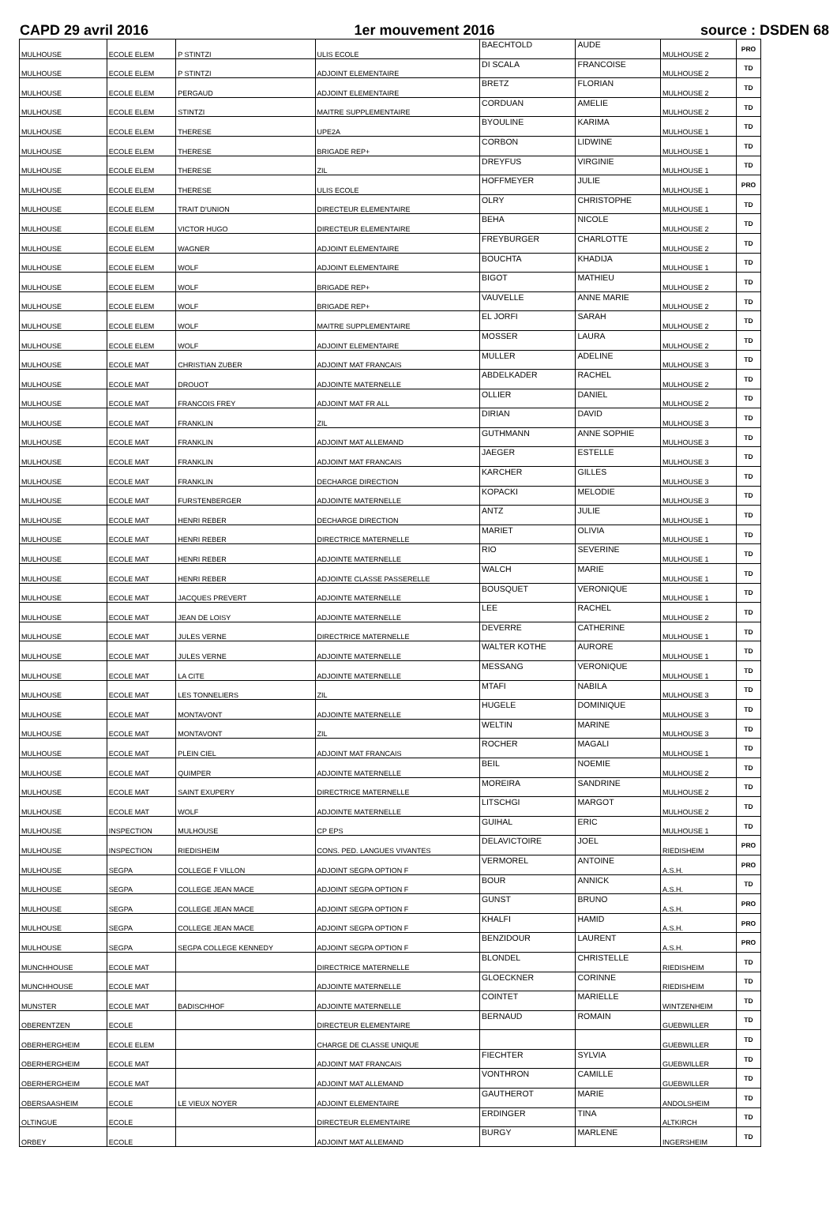CAPD 29 avril 2016 1er mouvement 2016 source : DSDEN 68
| MULHOUSE | ECOLE ELEM | P STINTZI | ULIS ECOLE | BAECHTOLD | AUDE | MULHOUSE 2 | PRO |
| MULHOUSE | ECOLE ELEM | P STINTZI | ADJOINT ELEMENTAIRE | DI SCALA | FRANCOISE | MULHOUSE 2 | TD |
| MULHOUSE | ECOLE ELEM | PERGAUD | ADJOINT ELEMENTAIRE | BRETZ | FLORIAN | MULHOUSE 2 | TD |
| MULHOUSE | ECOLE ELEM | STINTZI | MAITRE SUPPLEMENTAIRE | CORDUAN | AMELIE | MULHOUSE 2 | TD |
| MULHOUSE | ECOLE ELEM | THERESE | UPE2A | BYOULINE | KARIMA | MULHOUSE 1 | TD |
| MULHOUSE | ECOLE ELEM | THERESE | BRIGADE REP+ | CORBON | LIDWINE | MULHOUSE 1 | TD |
| MULHOUSE | ECOLE ELEM | THERESE | ZIL | DREYFUS | VIRGINIE | MULHOUSE 1 | TD |
| MULHOUSE | ECOLE ELEM | THERESE | ULIS ECOLE | HOFFMEYER | JULIE | MULHOUSE 1 | PRO |
| MULHOUSE | ECOLE ELEM | TRAIT D'UNION | DIRECTEUR ELEMENTAIRE | OLRY | CHRISTOPHE | MULHOUSE 1 | TD |
| MULHOUSE | ECOLE ELEM | VICTOR HUGO | DIRECTEUR ELEMENTAIRE | BEHA | NICOLE | MULHOUSE 2 | TD |
| MULHOUSE | ECOLE ELEM | WAGNER | ADJOINT ELEMENTAIRE | FREYBURGER | CHARLOTTE | MULHOUSE 2 | TD |
| MULHOUSE | ECOLE ELEM | WOLF | ADJOINT ELEMENTAIRE | BOUCHTA | KHADIJA | MULHOUSE 1 | TD |
| MULHOUSE | ECOLE ELEM | WOLF | BRIGADE REP+ | BIGOT | MATHIEU | MULHOUSE 2 | TD |
| MULHOUSE | ECOLE ELEM | WOLF | BRIGADE REP+ | VAUVELLE | ANNE MARIE | MULHOUSE 2 | TD |
| MULHOUSE | ECOLE ELEM | WOLF | MAITRE SUPPLEMENTAIRE | EL JORFI | SARAH | MULHOUSE 2 | TD |
| MULHOUSE | ECOLE ELEM | WOLF | ADJOINT ELEMENTAIRE | MOSSER | LAURA | MULHOUSE 2 | TD |
| MULHOUSE | ECOLE MAT | CHRISTIAN ZUBER | ADJOINT MAT FRANCAIS | MULLER | ADELINE | MULHOUSE 3 | TD |
| MULHOUSE | ECOLE MAT | DROUOT | ADJOINTE MATERNELLE | ABDELKADER | RACHEL | MULHOUSE 2 | TD |
| MULHOUSE | ECOLE MAT | FRANCOIS FREY | ADJOINT MAT FR ALL | OLLIER | DANIEL | MULHOUSE 2 | TD |
| MULHOUSE | ECOLE MAT | FRANKLIN | ZIL | DIRIAN | DAVID | MULHOUSE 3 | TD |
| MULHOUSE | ECOLE MAT | FRANKLIN | ADJOINT MAT ALLEMAND | GUTHMANN | ANNE SOPHIE | MULHOUSE 3 | TD |
| MULHOUSE | ECOLE MAT | FRANKLIN | ADJOINT MAT FRANCAIS | JAEGER | ESTELLE | MULHOUSE 3 | TD |
| MULHOUSE | ECOLE MAT | FRANKLIN | DECHARGE DIRECTION | KARCHER | GILLES | MULHOUSE 3 | TD |
| MULHOUSE | ECOLE MAT | FURSTENBERGER | ADJOINTE MATERNELLE | KOPACKI | MELODIE | MULHOUSE 3 | TD |
| MULHOUSE | ECOLE MAT | HENRI REBER | DECHARGE DIRECTION | ANTZ | JULIE | MULHOUSE 1 | TD |
| MULHOUSE | ECOLE MAT | HENRI REBER | DIRECTRICE MATERNELLE | MARIET | OLIVIA | MULHOUSE 1 | TD |
| MULHOUSE | ECOLE MAT | HENRI REBER | ADJOINTE MATERNELLE | RIO | SEVERINE | MULHOUSE 1 | TD |
| MULHOUSE | ECOLE MAT | HENRI REBER | ADJOINTE CLASSE PASSERELLE | WALCH | MARIE | MULHOUSE 1 | TD |
| MULHOUSE | ECOLE MAT | JACQUES PREVERT | ADJOINTE MATERNELLE | BOUSQUET | VERONIQUE | MULHOUSE 1 | TD |
| MULHOUSE | ECOLE MAT | JEAN DE LOISY | ADJOINTE MATERNELLE | LEE | RACHEL | MULHOUSE 2 | TD |
| MULHOUSE | ECOLE MAT | JULES VERNE | DIRECTRICE MATERNELLE | DEVERRE | CATHERINE | MULHOUSE 1 | TD |
| MULHOUSE | ECOLE MAT | JULES VERNE | ADJOINTE MATERNELLE | WALTER KOTHE | AURORE | MULHOUSE 1 | TD |
| MULHOUSE | ECOLE MAT | LA CITE | ADJOINTE MATERNELLE | MESSANG | VERONIQUE | MULHOUSE 1 | TD |
| MULHOUSE | ECOLE MAT | LES TONNELIERS | ZIL | MTAFI | NABILA | MULHOUSE 3 | TD |
| MULHOUSE | ECOLE MAT | MONTAVONT | ADJOINTE MATERNELLE | HUGELE | DOMINIQUE | MULHOUSE 3 | TD |
| MULHOUSE | ECOLE MAT | MONTAVONT | ZIL | WELTIN | MARINE | MULHOUSE 3 | TD |
| MULHOUSE | ECOLE MAT | PLEIN CIEL | ADJOINT MAT FRANCAIS | ROCHER | MAGALI | MULHOUSE 1 | TD |
| MULHOUSE | ECOLE MAT | QUIMPER | ADJOINTE MATERNELLE | BEIL | NOEMIE | MULHOUSE 2 | TD |
| MULHOUSE | ECOLE MAT | SAINT EXUPERY | DIRECTRICE MATERNELLE | MOREIRA | SANDRINE | MULHOUSE 2 | TD |
| MULHOUSE | ECOLE MAT | WOLF | ADJOINTE MATERNELLE | LITSCHGI | MARGOT | MULHOUSE 2 | TD |
| MULHOUSE | INSPECTION | MULHOUSE | CP EPS | GUIHAL | ERIC | MULHOUSE 1 | TD |
| MULHOUSE | INSPECTION | RIEDISHEIM | CONS. PED. LANGUES VIVANTES | DELAVICTOIRE | JOEL | RIEDISHEIM | PRO |
| MULHOUSE | SEGPA | COLLEGE F VILLON | ADJOINT SEGPA OPTION F | VERMOREL | ANTOINE | A.S.H. | PRO |
| MULHOUSE | SEGPA | COLLEGE JEAN MACE | ADJOINT SEGPA OPTION F | BOUR | ANNICK | A.S.H. | TD |
| MULHOUSE | SEGPA | COLLEGE JEAN MACE | ADJOINT SEGPA OPTION F | GUNST | BRUNO | A.S.H. | PRO |
| MULHOUSE | SEGPA | COLLEGE JEAN MACE | ADJOINT SEGPA OPTION F | KHALFI | HAMID | A.S.H. | PRO |
| MULHOUSE | SEGPA | SEGPA COLLEGE KENNEDY | ADJOINT SEGPA OPTION F | BENZIDOUR | LAURENT | A.S.H. | PRO |
| MUNCHHOUSE | ECOLE MAT | | DIRECTRICE MATERNELLE | BLONDEL | CHRISTELLE | RIEDISHEIM | TD |
| MUNCHHOUSE | ECOLE MAT | | ADJOINTE MATERNELLE | GLOECKNER | CORINNE | RIEDISHEIM | TD |
| MUNSTER | ECOLE MAT | BADISCHHOF | ADJOINTE MATERNELLE | COINTET | MARIELLE | WINTZENHEIM | TD |
| OBERENTZEN | ECOLE | | DIRECTEUR ELEMENTAIRE | BERNAUD | ROMAIN | GUEBWILLER | TD |
| OBERHERGHEIM | ECOLE ELEM | | CHARGE DE CLASSE UNIQUE | | | GUEBWILLER | TD |
| OBERHERGHEIM | ECOLE MAT | | ADJOINT MAT FRANCAIS | FIECHTER | SYLVIA | GUEBWILLER | TD |
| OBERHERGHEIM | ECOLE MAT | | ADJOINT MAT ALLEMAND | VONTHRON | CAMILLE | GUEBWILLER | TD |
| OBERSAASHEIM | ECOLE | LE VIEUX NOYER | ADJOINT ELEMENTAIRE | GAUTHEROT | MARIE | ANDOLSHEIM | TD |
| OLTINGUE | ECOLE | | DIRECTEUR ELEMENTAIRE | ERDINGER | TINA | ALTKIRCH | TD |
| ORBEY | ECOLE | | ADJOINT MAT ALLEMAND | BURGY | MARLENE | INGERSHEIM | TD |